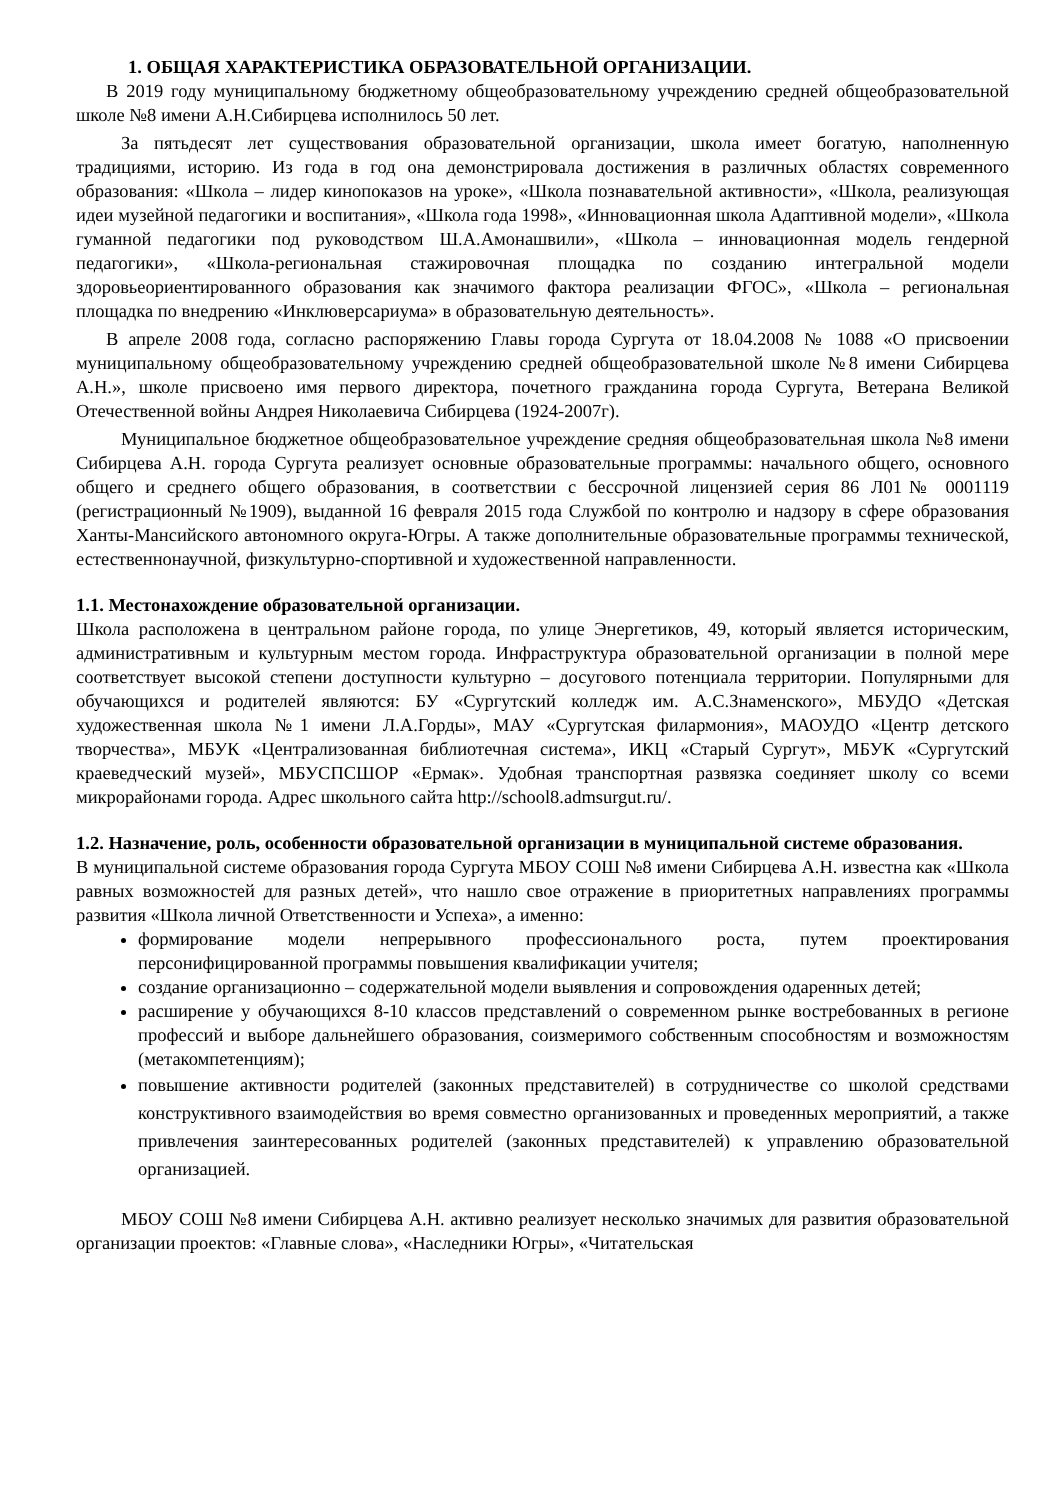1. ОБЩАЯ ХАРАКТЕРИСТИКА ОБРАЗОВАТЕЛЬНОЙ ОРГАНИЗАЦИИ.
В 2019 году муниципальному бюджетному общеобразовательному учреждению средней общеобразовательной школе №8 имени А.Н.Сибирцева исполнилось 50 лет.
За пятьдесят лет существования образовательной организации, школа имеет богатую, наполненную традициями, историю. Из года в год она демонстрировала достижения в различных областях современного образования: «Школа – лидер кинопоказов на уроке», «Школа познавательной активности», «Школа, реализующая идеи музейной педагогики и воспитания», «Школа года 1998», «Инновационная школа Адаптивной модели», «Школа гуманной педагогики под руководством Ш.А.Амонашвили», «Школа – инновационная модель гендерной педагогики», «Школа-региональная стажировочная площадка по созданию интегральной модели здоровьеориентированного образования как значимого фактора реализации ФГОС», «Школа – региональная площадка по внедрению «Инклюверсариума» в образовательную деятельность».
В апреле 2008 года, согласно распоряжению Главы города Сургута от 18.04.2008 № 1088 «О присвоении муниципальному общеобразовательному учреждению средней общеобразовательной школе №8 имени Сибирцева А.Н.», школе присвоено имя первого директора, почетного гражданина города Сургута, Ветерана Великой Отечественной войны Андрея Николаевича Сибирцева (1924-2007г).
Муниципальное бюджетное общеобразовательное учреждение средняя общеобразовательная школа №8 имени Сибирцева А.Н. города Сургута реализует основные образовательные программы: начального общего, основного общего и среднего общего образования, в соответствии с бессрочной лицензией серия 86 Л01№ 0001119 (регистрационный №1909), выданной 16 февраля 2015 года Службой по контролю и надзору в сфере образования Ханты-Мансийского автономного округа-Югры. А также дополнительные образовательные программы технической, естественнонаучной, физкультурно-спортивной и художественной направленности.
1.1. Местонахождение образовательной организации.
Школа расположена в центральном районе города, по улице Энергетиков, 49, который является историческим, административным и культурным местом города. Инфраструктура образовательной организации в полной мере соответствует высокой степени доступности культурно – досугового потенциала территории. Популярными для обучающихся и родителей являются: БУ «Сургутский колледж им. А.С.Знаменского», МБУДО «Детская художественная школа №1 имени Л.А.Горды», МАУ «Сургутская филармония», МАОУДО «Центр детского творчества», МБУК «Централизованная библиотечная система», ИКЦ «Старый Сургут», МБУК «Сургутский краеведческий музей», МБУСПСШОР «Ермак». Удобная транспортная развязка соединяет школу со всеми микрорайонами города. Адрес школьного сайта http://school8.admsurgut.ru/.
1.2. Назначение, роль, особенности образовательной организации в муниципальной системе образования.
В муниципальной системе образования города Сургута МБОУ СОШ №8 имени Сибирцева А.Н. известна как «Школа равных возможностей для разных детей», что нашло свое отражение в приоритетных направлениях программы развития «Школа личной Ответственности и Успеха», а именно:
формирование модели непрерывного профессионального роста, путем проектирования персонифицированной программы повышения квалификации учителя;
создание организационно – содержательной модели выявления и сопровождения одаренных детей;
расширение у обучающихся 8-10 классов представлений о современном рынке востребованных в регионе профессий и выборе дальнейшего образования, соизмеримого собственным способностям и возможностям (метакомпетенциям);
повышение активности родителей (законных представителей) в сотрудничестве со школой средствами конструктивного взаимодействия во время совместно организованных и проведенных мероприятий, а также привлечения заинтересованных родителей (законных представителей) к управлению образовательной организацией.
МБОУ СОШ №8 имени Сибирцева А.Н. активно реализует несколько значимых для развития образовательной организации проектов: «Главные слова», «Наследники Югры», «Читательская